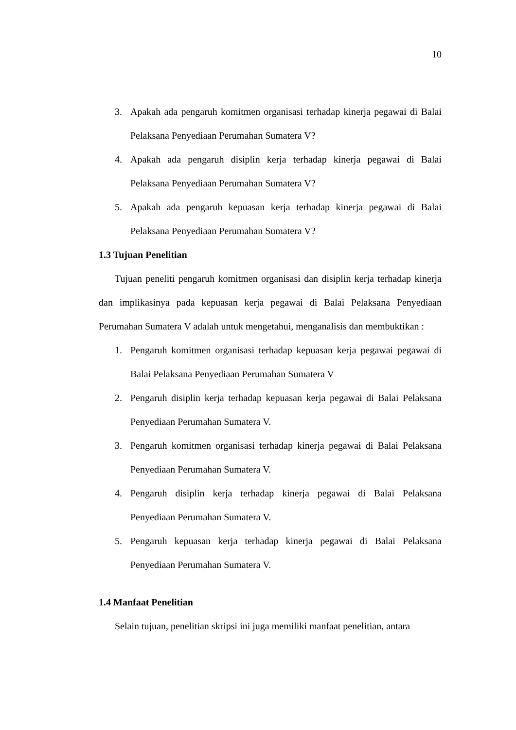10
3. Apakah ada pengaruh komitmen organisasi terhadap kinerja pegawai di Balai Pelaksana Penyediaan Perumahan Sumatera V?
4. Apakah ada pengaruh disiplin kerja terhadap kinerja pegawai di Balai Pelaksana Penyediaan Perumahan Sumatera V?
5. Apakah ada pengaruh kepuasan kerja terhadap kinerja pegawai di Balai Pelaksana Penyediaan Perumahan Sumatera V?
1.3 Tujuan Penelitian
Tujuan peneliti pengaruh komitmen organisasi dan disiplin kerja terhadap kinerja dan implikasinya pada kepuasan kerja pegawai di Balai Pelaksana Penyediaan Perumahan Sumatera V adalah untuk mengetahui, menganalisis dan membuktikan :
1. Pengaruh komitmen organisasi terhadap kepuasan kerja pegawai pegawai di Balai Pelaksana Penyediaan Perumahan Sumatera V
2. Pengaruh disiplin kerja terhadap kepuasan kerja pegawai di Balai Pelaksana Penyediaan Perumahan Sumatera V.
3. Pengaruh komitmen organisasi terhadap kinerja pegawai di Balai Pelaksana Penyediaan Perumahan Sumatera V.
4. Pengaruh disiplin kerja terhadap kinerja pegawai di Balai Pelaksana Penyediaan Perumahan Sumatera V.
5. Pengaruh kepuasan kerja terhadap kinerja pegawai di Balai Pelaksana Penyediaan Perumahan Sumatera V.
1.4 Manfaat Penelitian
Selain tujuan, penelitian skripsi ini juga memiliki manfaat penelitian, antara